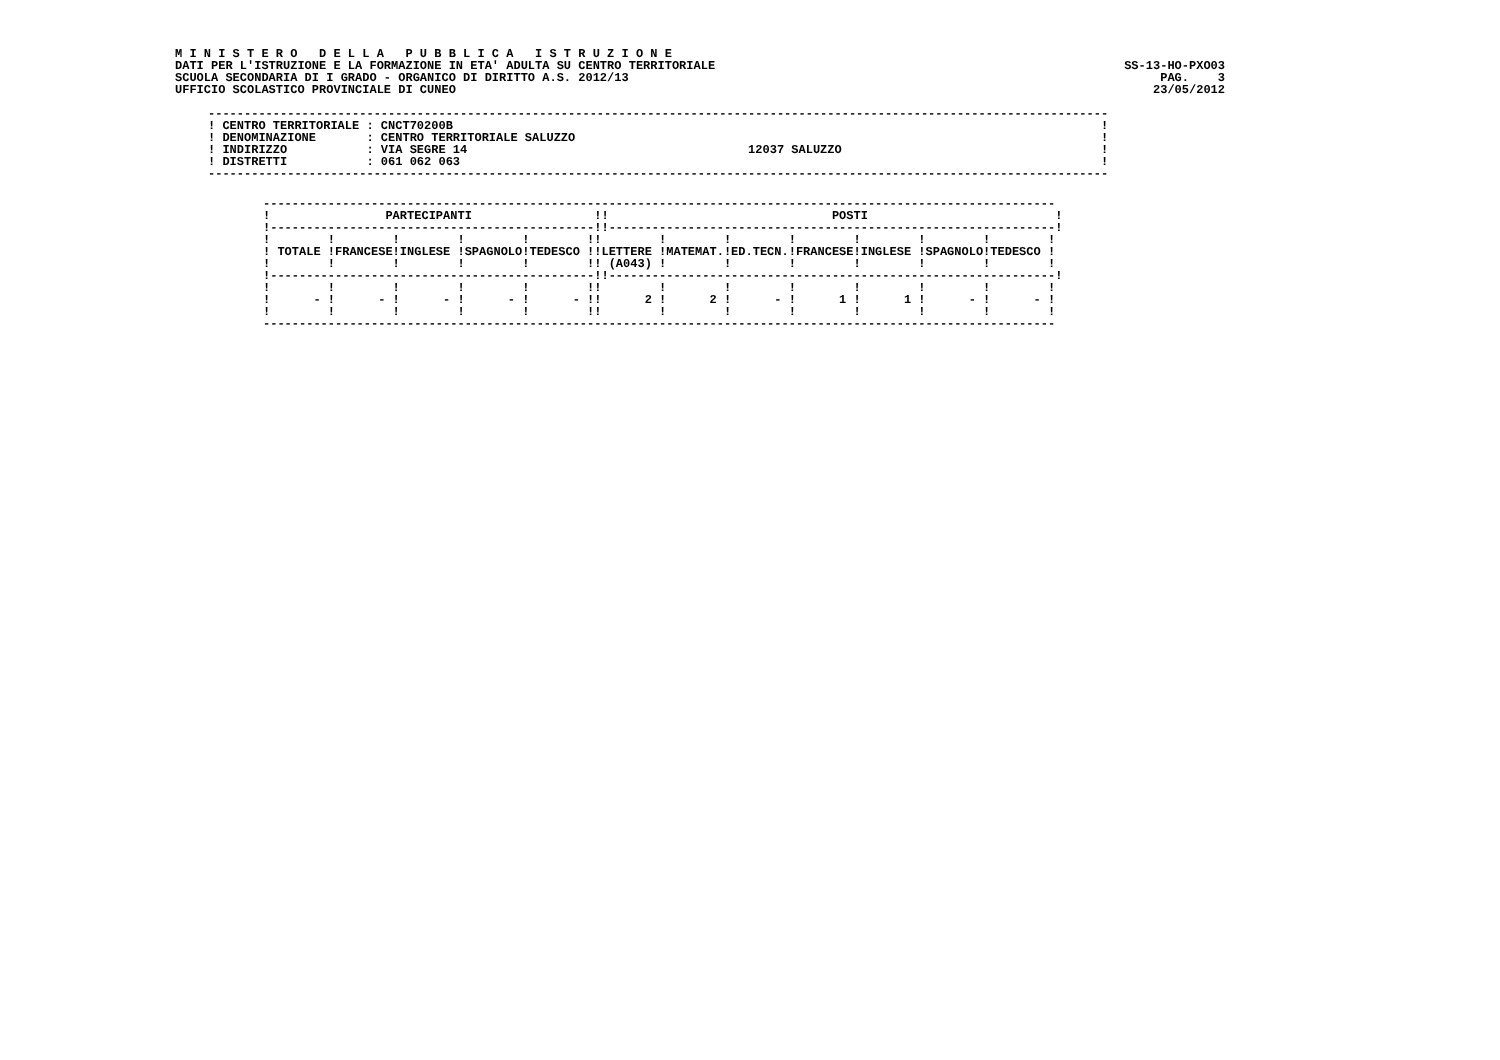M I N I S T E R O   D E L L A   P U B B L I C A   I S T R U Z I O N E
DATI PER L'ISTRUZIONE E LA FORMAZIONE IN ETA' ADULTA SU CENTRO TERRITORIALE
SCUOLA SECONDARIA DI I GRADO - ORGANICO DI DIRITTO A.S. 2012/13
UFFICIO SCOLASTICO PROVINCIALE DI CUNEO
SS-13-HO-PXO03
PAG.    3
23/05/2012
-----------------------------------------------------------------------------------------------------------------------------
! CENTRO TERRITORIALE : CNCT70200B                                                                                          !
! DENOMINAZIONE       : CENTRO TERRITORIALE SALUZZO                                                                         !
! INDIRIZZO           : VIA SEGRE 14                                       12037 SALUZZO                                    !
! DISTRETTI           : 061 062 063                                                                                         !
-----------------------------------------------------------------------------------------------------------------------------
--------------------------------------------------------------------------------------------------------------
!                PARTECIPANTI                 !!                               POSTI                          !
!---------------------------------------------!!--------------------------------------------------------------!
!        !        !        !        !        !!        !        !        !        !        !        !        !
! TOTALE !FRANCESE!INGLESE !SPAGNOLO!TEDESCO !!LETTERE !MATEMAT.!ED.TECN.!FRANCESE!INGLESE !SPAGNOLO!TEDESCO !
!        !        !        !        !        !! (A043) !        !        !        !        !        !        !
!---------------------------------------------!!--------------------------------------------------------------!
!        !        !        !        !        !!        !        !        !        !        !        !        !
!      - !      - !      - !      - !      - !!      2 !      2 !      - !      1 !      1 !      - !      - !
!        !        !        !        !        !!        !        !        !        !        !        !        !
--------------------------------------------------------------------------------------------------------------